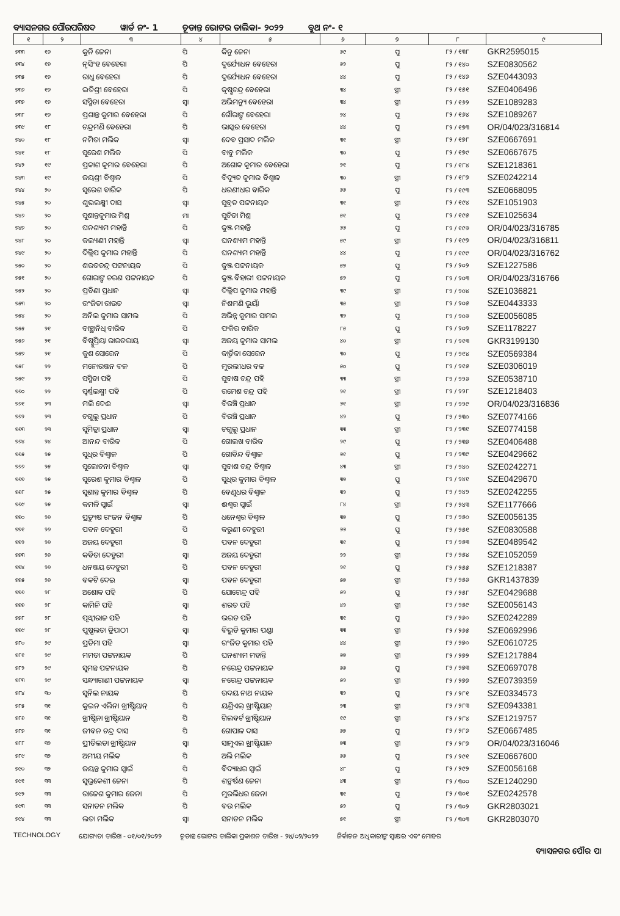ବ୍ୟାସନଗର ପୌରପରିଷଦ
ୱାର୍ଡ ନଂ- 1
ଚୂଡାନ୍ତ ଭୋଟର ତାଲିକା- ୨୦୨୨
ବୁଥ ନଂ- ୧
| ୧ | ୨ | ୩ | ୪ | ୫ | ୬ | ୭ | ୮ | ୯ |
| --- | --- | --- | --- | --- | --- | --- | --- | --- |
| ୭୩୩ | ୧୬ | କୁନି ଜେନା | ପି | କିନୁ ଜେନା | ୬୯ | ପୁ | ୮୨ / ୧୩୮ | GKR2595015 |
| ୭୩୪ | ୧୭ | ନୃସିଂହ ବେହେରା | ପି | ଦୁର୍ଯ୍ୟୋଧନ ବେହେରା | ୬୨ | ପୁ | ୮୨ / ୧୪୦ | SZE0830562 |
| ୭୩୫ | ୧୭ | ରାଧୁ ବେହେରା | ପି | ଦୁର୍ଯ୍ୟୋଧନ ବେହେରା | ୪୪ | ପୁ | ୮୨ / ୧୪୬ | SZE0443093 |
| ୭୩୬ | ୧୭ | ଇତିଶ୍ରୀ ବେହେରା | ପି | କୃଷ୍ଣଚନ୍ଦ୍ର ବେହେରା | ୩୪ | ସ୍ତ୍ରୀ | ୮୨ / ୧୫୧ | SZE0406496 |
| ୭୩୭ | ୧୭ | ସସ୍ମିତା ବେହେରା | ସ୍ୱା | ଅଭିମନ୍ୟୁ ବେହେରା | ୩୪ | ସ୍ତ୍ରୀ | ୮୨ / ୧୬୨ | SZE1089283 |
| ୭୩୮ | ୧୭ | ପ୍ରଶାନ୍ତ କୁମାର ବେହେରା | ପି | ଗୌରାଙ୍ଗ ବେହେରା | ୨୪ | ପୁ | ୮୨ / ୧୬୪ | SZE1089267 |
| ୭୩୯ | ୧୮ | ଚନ୍ଦ୍ରମଣି ବେହେରା | ପି | ଭାସ୍କର ବେହେରା | ୪୪ | ପୁ | ୮୨ / ୧୭୩ | OR/04/023/316814 |
| ୭୪୦ | ୧୮ | ନମିତା ମଲିକ | ସ୍ୱା | ଦେବ ପ୍ରସାଦ ମଲିକ | ୩୧ | ସ୍ତ୍ରୀ | ୮୨ / ୧୭୮ | SZE0667691 |
| ୭୪୧ | ୧୮ | ସୁରେଶ ମଲିକ | ପି | ବାବୁ ମଲିକ | ୩୦ | ପୁ | ୮୨ / ୧୭୯ | SZE0667675 |
| ୭୪୨ | ୧୯ | ପ୍ରକାଶ କୁମାର ବେହେରା | ପି | ଅଶୋକ କୁମାର ବେହେରା | ୨୧ | ପୁ | ୮୨ / ୧୮୪ | SZE1218361 |
| ୭୪୩ | ୧୯ | ଜୟଶ୍ରୀ ବିଶ୍ୱାଳ | ପି | ବିଦ୍ୟୁତ କୁମାର ବିଶ୍ୱାଳ | ୩୦ | ସ୍ତ୍ରୀ | ୮୨ / ୧୮୭ | SZE0242214 |
| ୭୪୪ | ୨୦ | ସୁରେଶ ବାରିକ | ପି | ଧରଣୀଧର ବାରିକ | ୬୬ | ପୁ | ୮୨ / ୧୯୩ | SZE0668095 |
| ୭୪୫ | ୨୦ | ଶୁଭଲକ୍ଷ୍ମୀ ଦାସ | ସ୍ୱା | ସୁବ୍ରତ ପଟ୍ଟନାୟକ | ୩୧ | ସ୍ତ୍ରୀ | ୮୨ / ୧୯୪ | SZE1051903 |
| ୭୪୬ | ୨୦ | ସୁଶାନ୍ତକୁମାର ମିଶ୍ର | ମା | ସୁଚିତା ମିଶ୍ର | ୫୧ | ପୁ | ୮୨ / ୧୯୫ | SZE1025634 |
| ୭୪୭ | ୨୦ | ଘନଶ୍ୟାମ ମହାନ୍ତି | ପି | କୁଞ୍ଜ ମହାନ୍ତି | ୬୬ | ପୁ | ୮୨ / ୧୯୬ | OR/04/023/316785 |
| ୭୪୮ | ୨୦ | କଲ୍ୟାଣୀ ମହାନ୍ତି | ସ୍ୱା | ଘନଶ୍ୟାମ ମହାନ୍ତି | ୫୯ | ସ୍ତ୍ରୀ | ୮୨ / ୧୯୭ | OR/04/023/316811 |
| ୭୪୯ | ୨୦ | ଦିଲ୍ଲିପ କୁମାର ମହାନ୍ତି | ପି | ଘନଶ୍ୟାମ ମହାନ୍ତି | ୪୪ | ପୁ | ୮୨ / ୧୯୯ | OR/04/023/316762 |
| ୭୫୦ | ୨୦ | ଶରତଚନ୍ଦ୍ର ପଟ୍ଟନାୟକ | ପି | କୁଞ୍ଜ ପଟ୍ଟନାୟକ | ୫୭ | ପୁ | ୮୨ / ୨୦୨ | SZE1227586 |
| ୭୫୧ | ୨୦ | ଗୋରାଙ୍ଗ ଚରଣ ପଟ୍ଟନାୟକ | ପି | କୁଞ୍ଜ ବିହାରୀ ପଟ୍ଟନାୟକ | ୫୨ | ପୁ | ୮୨ / ୨୦୩ | OR/04/023/316766 |
| ୭୫୨ | ୨୦ | ପ୍ରବିଣା ପ୍ରଧାନ | ସ୍ୱା | ଦିଲ୍ଲିପ କୁମାର ମହାନ୍ତି | ୩୯ | ସ୍ତ୍ରୀ | ୮୨ / ୨୦୪ | SZE1036821 |
| ୭୫୩ | ୨୦ | ରଂଜିତା ରାଉତ | ସ୍ୱା | ନିଶମଣି ଭୂୟାଁ | ୩୫ | ସ୍ତ୍ରୀ | ୮୨ / ୨୦୫ | SZE0443333 |
| ୭୫୪ | ୨୦ | ଅନିଲ କୁମାର ସାମଲ | ପି | ଅଭିନ୍ନ କୁମାର ସାମଲ | ୩୨ | ପୁ | ୮୨ / ୨୦୬ | SZE0056085 |
| ୭୫୫ | ୨୧ | ବାଞ୍ଛାନିଧି ବାରିକ | ପି | ଫକିର ବାରିକ | ୮୫ | ପୁ | ୮୨ / ୨୦୭ | SZE1178227 |
| ୭୫୬ | ୨୧ | ବିଷ୍ଣୁପ୍ରିୟା ରାଉତରାୟ | ସ୍ୱା | ଅଜୟ କୁମାର ସାମଲ | ୪୦ | ସ୍ତ୍ରୀ | ୮୨ / ୨୧୩ | GKR3199130 |
| ୭୫୭ | ୨୧ | କୁଶ ସୋରେନ | ପି | କାର୍ତ୍ତିକା ସେରେନ | ୩୦ | ପୁ | ୮୨ / ୨୧୪ | SZE0569384 |
| ୭୫୮ | ୨୨ | ମନୋରଞ୍ଜନ ବଳ | ପି | ମୁରଲୀଧର ବଳ | ୫୦ | ପୁ | ୮୨ / ୨୧୫ | SZE0306019 |
| ୭୫୯ | ୨୨ | ସସ୍ମିତା ପହି | ପି | ସୁବାଷ ଚନ୍ଦ୍ର ପହି | ୩୩ | ସ୍ତ୍ରୀ | ୮୨ / ୨୨୬ | SZE0538710 |
| ୭୬୦ | ୨୨ | ସ୍ୱର୍ଣ୍ଣଲକ୍ଷ୍ମୀ ପହି | ପି | ରମେଶ ଚନ୍ଦ୍ର ପହି | ୨୧ | ସ୍ତ୍ରୀ | ୮୨ / ୨୨୮ | SZE1218403 |
| ୭୬୧ | ୨୩ | ମଲି ଦେଈ | ସ୍ୱା | ବିରଞ୍ଚି ପ୍ରଧାନ | ୬୧ | ସ୍ତ୍ରୀ | ୮୨ / ୨୨୯ | OR/04/023/316836 |
| ୭୬୨ | ୨୩ | ଚଗୁଲୁ ପ୍ରଧାନ | ପି | ବିରଞ୍ଚି ପ୍ରଧାନ | ୪୨ | ପୁ | ୮୨ / ୨୩୦ | SZE0774166 |
| ୭୬୩ | ୨୩ | ସୁମିତ୍ରା ପ୍ରଧାନ | ସ୍ୱା | ଚଗୁଲୁ ପ୍ରଧାନ | ୩୩ | ସ୍ତ୍ରୀ | ୮୨ / ୨୩୧ | SZE0774158 |
| ୭୬୪ | ୨୪ | ଆନନ୍ଦ ବାରିକ | ପି | ଗୋଲଖ ବାରିକ | ୨୯ | ପୁ | ୮୨ / ୨୩୭ | SZE0406488 |
| ୭୬୫ | ୨୫ | ସୁଧିର ବିଶ୍ୱାଳ | ପି | ଗୋବିନ୍ଦ ବିଶ୍ୱାଳ | ୬୧ | ପୁ | ୮୨ / ୨୩୯ | SZE0429662 |
| ୭୬୬ | ୨୫ | ସୁଲୋଚନା ବିଶ୍ୱାଳ | ସ୍ୱା | ସୁବାଶ ଚନ୍ଦ୍ର ବିଶ୍ୱାଳ | ୪୩ | ସ୍ତ୍ରୀ | ୮୨ / ୨୪୦ | SZE0242271 |
| ୭୬୭ | ୨୫ | ସୁରେଶ କୁମାର ବିଶ୍ୱାଳ | ପି | ସୁଧିର କୁମାର ବିଶ୍ୱାଳ | ୩୭ | ପୁ | ୮୨ / ୨୪୧ | SZE0429670 |
| ୭୬୮ | ୨୫ | ସୁଶାନ୍ତ କୁମାର ବିଶ୍ୱାଳ | ପି | ବେଣୁଧର ବିଶ୍ୱାଳ | ୩୨ | ପୁ | ୮୨ / ୨୪୨ | SZE0242255 |
| ୭୬୯ | ୨୫ | କମଳି ସ୍ୱାଇଁ | ସ୍ୱା | ଈଶ୍ୱର ସ୍ୱାଇଁ | ୮୪ | ସ୍ତ୍ରୀ | ୮୨ / ୨୪୩ | SZE1177666 |
| ୭୭୦ | ୨୬ | ପ୍ରତ୍ୟୁଷ ରଂଜନ ବିଶ୍ୱାଳ | ପି | ଧନେଶ୍ୱର ବିଶ୍ୱାଳ | ୩୭ | ପୁ | ୮୨ / ୨୫୦ | SZE0056135 |
| ୭୭୧ | ୨୬ | ପବନ ଦେହୁରୀ | ପି | କରୁଣୀ ଦେହୁରୀ | ୬୬ | ପୁ | ୮୨ / ୨୫୧ | SZE0830588 |
| ୭୭୨ | ୨୬ | ଅଜୟ ଦେହୁରୀ | ପି | ପବନ ଦେହୁରୀ | ୩୧ | ପୁ | ୮୨ / ୨୫୩ | SZE0489542 |
| ୭୭୩ | ୨୬ | କବିତା ଦେହୁରୀ | ସ୍ୱା | ଅଜୟ ଦେହୁରୀ | ୨୨ | ସ୍ତ୍ରୀ | ୮୨ / ୨୫୪ | SZE1052059 |
| ୭୭୪ | ୨୬ | ଧନଞ୍ଜୟ ଦେହୁରୀ | ପି | ପବନ ଦେହୁରୀ | ୨୧ | ପୁ | ୮୨ / ୨୫୫ | SZE1218387 |
| ୭୭୫ | ୨୬ | ବକଟି ଦେଇ | ସ୍ୱା | ପବନ ଦେହୁରୀ | ୫୭ | ସ୍ତ୍ରୀ | ୮୨ / ୨୫୬ | GKR1437839 |
| ୭୭୬ | ୨୮ | ଅଶୋକ ପହି | ପି | ଯୋଗେନ୍ଦ୍ର ପହି | ୫୨ | ପୁ | ୮୨ / ୨୫୮ | SZE0429688 |
| ୭୭୭ | ୨୮ | କାମିନି ପହି | ସ୍ୱା | ଶରତ ପହି | ୪୨ | ସ୍ତ୍ରୀ | ୮୨ / ୨୫୯ | SZE0056143 |
| ୭୭୮ | ୨୮ | ପୃଥ୍ୱୀରାଜ ପହି | ପି | ଭରତ ପହି | ୩୧ | ପୁ | ୮୨ / ୨୬୦ | SZE0242289 |
| ୭୭୯ | ୨୮ | ପୁଷ୍ପଲତା ତ୍ରିପାଠୀ | ସ୍ୱା | ବିଭୁତି କୁମାର ପଣ୍ଡା | ୩୩ | ସ୍ତ୍ରୀ | ୮୨ / ୨୬୫ | SZE0692996 |
| ୭୮୦ | ୨୯ | ପ୍ରତିମା ପହି | ସ୍ୱା | ରଂଜିତ କୁମାର ପହି | ୪୪ | ସ୍ତ୍ରୀ | ୮୨ / ୨୭୦ | SZE0610725 |
| ୭୮୧ | ୨୯ | ମମତା ପଟ୍ଟନାୟକ | ପି | ଘନଶ୍ୟାମ ମହାନ୍ତି | ୬୭ | ସ୍ତ୍ରୀ | ୮୨ / ୨୭୨ | SZE1217884 |
| ୭୮୨ | ୨୯ | ସୁମନ୍ତ ପଟ୍ଟନାୟକ | ପି | ନରେନ୍ଦ୍ର ପଟ୍ଟନାୟକ | ୬୬ | ପୁ | ୮୨ / ୨୭୩ | SZE0697078 |
| ୭୮୩ | ୨୯ | ସନ୍ଧ୍ୟାରାଣୀ ପଟ୍ଟନାୟକ | ସ୍ୱା | ନରେନ୍ଦ୍ର ପଟ୍ଟନାୟକ | ୫୨ | ସ୍ତ୍ରୀ | ୮୨ / ୨୭୭ | SZE0739359 |
| ୭୮୪ | ୩୦ | ସୁନିଲ ନାୟକ | ପି | ଉଦୟ ନାଥ ନାୟକ | ୩୨ | ପୁ | ୮୨ / ୨୮୧ | SZE0334573 |
| ୭୮୫ | ୩୧ | କୁଇନ ଏଲିନା ଖ୍ରୀଷ୍ଟିୟାନ୍ | ପି | ୟଶ୍ରିଏଲ୍ ଖ୍ରୀଷ୍ଟିୟାନ୍ | ୨୩ | ସ୍ତ୍ରୀ | ୮୨ / ୨୮୩ | SZE0943381 |
| ୭୮୬ | ୩୧ | ଖ୍ରୀଷ୍ଟିନା ଖ୍ରୀଷ୍ଟିୟାନ | ପି | ଗିଲବର୍ଟ ଖ୍ରୀଷ୍ଟିୟାନ | ୧୯ | ସ୍ତ୍ରୀ | ୮୨ / ୨୮୪ | SZE1219757 |
| ୭୮୭ | ୩୧ | ଜୀବନ ଚନ୍ଦ୍ର ଦାସ | ପି | ଗୋପାଳ ଦାସ | ୬୭ | ପୁ | ୮୨ / ୨୮୬ | SZE0667485 |
| ୭୮୮ | ୩୨ | ପ୍ରୀତିଲତା ଖ୍ରୀଷ୍ଟିୟାନ | ସ୍ୱା | ସାମୁଏଲ ଖ୍ରୀଷ୍ଟିୟାନ | ୭୩ | ସ୍ତ୍ରୀ | ୮୨ / ୨୮୭ | OR/04/023/316046 |
| ୭୮୯ | ୩୨ | ଅମୀୟ ମଲିକ | ପି | ଅଲି ମଲିକ | ୬୬ | ପୁ | ୮୨ / ୨୯୧ | SZE0667600 |
| ୭୯୦ | ୩୨ | ଜୟନ୍ତ କୁମାର ସ୍ୱାଇଁ | ପି | ବିଦ୍ୟାଧର ସ୍ୱାଇଁ | ୪୮ | ପୁ | ୮୨ / ୨୯୨ | SZE0056168 |
| ୭୯୧ | ୩୩ | ସୁଭ୍ରକେଶୀ ଜେନା | ପି | ଶଙ୍କର୍ଷଣ ଜେନା | ୪୩ | ସ୍ତ୍ରୀ | ୮୨ / ୩୦୦ | SZE1240290 |
| ୭୯୨ | ୩୩ | ରାଜେଶ କୁମାର ଜେନା | ପି | ମୁରଲିଧର ଜେନା | ୩୧ | ପୁ | ୮୨ / ୩୦୧ | SZE0242578 |
| ୭୯୩ | ୩୩ | ସନାତନ ମଲିକ | ପି | ବଉ ମଲିକ | ୫୨ | ପୁ | ୮୨ / ୩୦୨ | GKR2803021 |
| ୭୯୪ | ୩୩ | ଲତା ମଲିକ | ସ୍ୱା | ସନାତନ ମଲିକ | ୫୧ | ସ୍ତ୍ରୀ | ୮୨ / ୩୦୩ | GKR2803070 |
TECHNOLOGY ଯୋଗ୍ୟତା ତାରିଖ - ୦୧/୦୧/୨୦୨୨ ଚୂଡାନ୍ତ ଭୋଟର ତାଲିକା ପ୍ରକାଶନ ତାରିଖ - ୨୪/୦୨/୨୦୨୨ ନିର୍ବାଚନ ଅଧିକାରୀଙ୍କ ସ୍ୱାକ୍ଷର ଏବଂ ମୋହର
ବ୍ୟାସନଗର ପୌର ପା